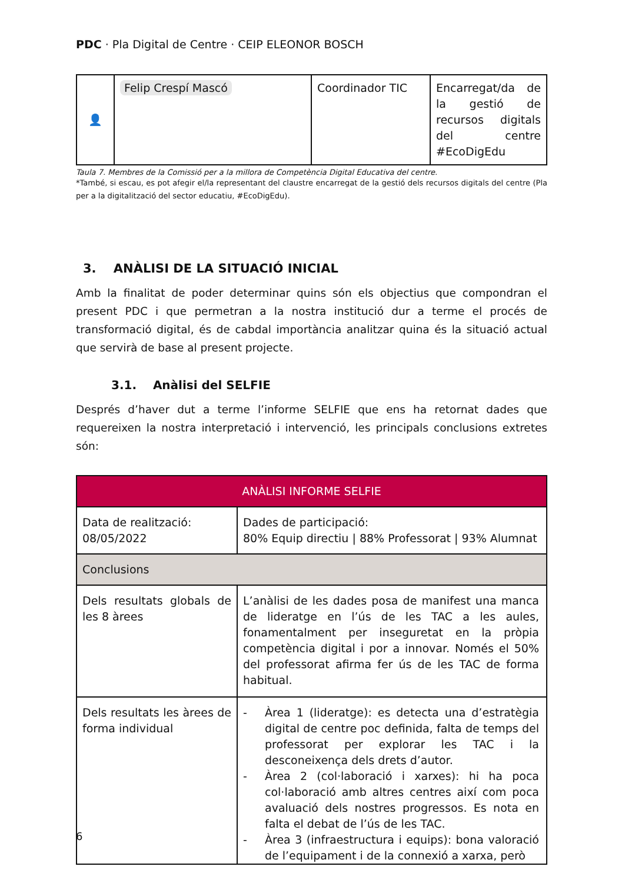PDC · Pla Digital de Centre · CEIP ELEONOR BOSCH
| 👤 | Felip Crespí Mascó | Coordinador TIC | Encarregat/da de la gestió de recursos digitals del centre #EcoDigEdu |
Taula 7. Membres de la Comissió per a la millora de Competència Digital Educativa del centre.
*També, si escau, es pot afegir el/la representant del claustre encarregat de la gestió dels recursos digitals del centre (Pla per a la digitalització del sector educatiu, #EcoDigEdu).
3. ANÀLISI DE LA SITUACIÓ INICIAL
Amb la finalitat de poder determinar quins són els objectius que compondran el present PDC i que permetran a la nostra institució dur a terme el procés de transformació digital, és de cabdal importància analitzar quina és la situació actual que servirà de base al present projecte.
3.1. Anàlisi del SELFIE
Després d’haver dut a terme l’informe SELFIE que ens ha retornat dades que requereixen la nostra interpretació i intervenció, les principals conclusions extretes són:
| ANÀLISI INFORME SELFIE | |
| Data de realització: 08/05/2022 | Dades de participació: 80% Equip directiu / 88% Professorat / 93% Alumnat |
| Conclusions | |
| Dels resultats globals de les 8 àrees | L’anàlisi de les dades posa de manifest una manca de lideratge en l’ús de les TAC a les aules, fonamentalment per inseguretat en la pròpia competència digital i por a innovar. Només el 50% del professorat afirma fer ús de les TAC de forma habitual. |
| Dels resultats les àrees de forma individual | - Àrea 1 (lideratge): es detecta una d’estratègia digital de centre poc definida, falta de temps del professorat per explorar les TAC i la desconeixença dels drets d’autor. - Àrea 2 (col·laboració i xarxes): hi ha poca col·laboració amb altres centres així com poca avaluació dels nostres progressos. Es nota en falta el debat de l’ús de les TAC. - Àrea 3 (infraestructura i equips): bona valoració de l’equipament i de la connexió a xarxa, però |
6